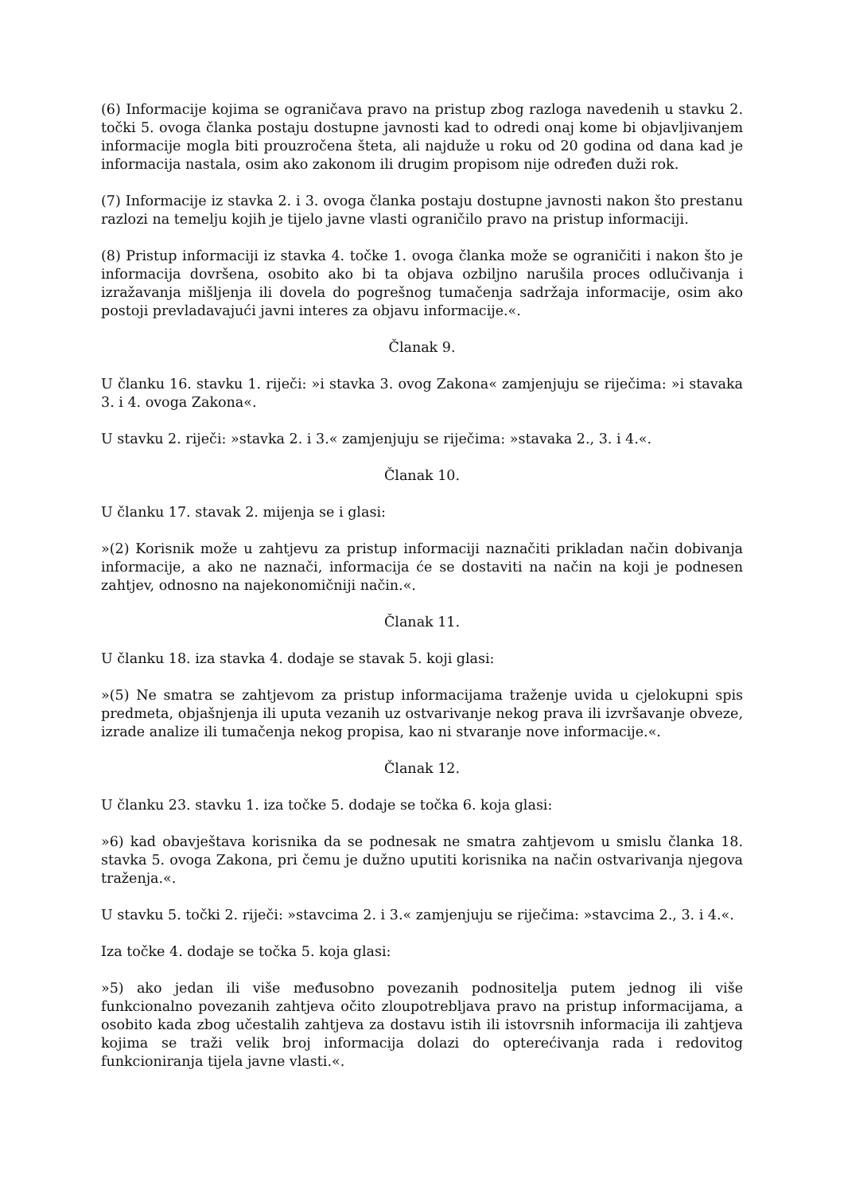(6) Informacije kojima se ograničava pravo na pristup zbog razloga navedenih u stavku 2. točki 5. ovoga članka postaju dostupne javnosti kad to odredi onaj kome bi objavljivanjem informacije mogla biti prouzročena šteta, ali najduže u roku od 20 godina od dana kad je informacija nastala, osim ako zakonom ili drugim propisom nije određen duži rok.
(7) Informacije iz stavka 2. i 3. ovoga članka postaju dostupne javnosti nakon što prestanu razlozi na temelju kojih je tijelo javne vlasti ograničilo pravo na pristup informaciji.
(8) Pristup informaciji iz stavka 4. točke 1. ovoga članka može se ograničiti i nakon što je informacija dovršena, osobito ako bi ta objava ozbiljno narušila proces odlučivanja i izražavanja mišljenja ili dovela do pogrešnog tumačenja sadržaja informacije, osim ako postoji prevladavajući javni interes za objavu informacije.«.
Članak 9.
U članku 16. stavku 1. riječi: »i stavka 3. ovog Zakona« zamjenjuju se riječima: »i stavaka 3. i 4. ovoga Zakona«.
U stavku 2. riječi: »stavka 2. i 3.« zamjenjuju se riječima: »stavaka 2., 3. i 4.«.
Članak 10.
U članku 17. stavak 2. mijenja se i glasi:
»(2) Korisnik može u zahtjevu za pristup informaciji naznačiti prikladan način dobivanja informacije, a ako ne naznači, informacija će se dostaviti na način na koji je podnesen zahtjev, odnosno na najekonomičniji način.«.
Članak 11.
U članku 18. iza stavka 4. dodaje se stavak 5. koji glasi:
»(5) Ne smatra se zahtjevom za pristup informacijama traženje uvida u cjelokupni spis predmeta, objašnjenja ili uputa vezanih uz ostvarivanje nekog prava ili izvršavanje obveze, izrade analize ili tumačenja nekog propisa, kao ni stvaranje nove informacije.«.
Članak 12.
U članku 23. stavku 1. iza točke 5. dodaje se točka 6. koja glasi:
»6) kad obavještava korisnika da se podnesak ne smatra zahtjevom u smislu članka 18. stavka 5. ovoga Zakona, pri čemu je dužno uputiti korisnika na način ostvarivanja njegova traženja.«.
U stavku 5. točki 2. riječi: »stavcima 2. i 3.« zamjenjuju se riječima: »stavcima 2., 3. i 4.«.
Iza točke 4. dodaje se točka 5. koja glasi:
»5) ako jedan ili više međusobno povezanih podnositelja putem jednog ili više funkcionalno povezanih zahtjeva očito zloupotrebljava pravo na pristup informacijama, a osobito kada zbog učestalih zahtjeva za dostavu istih ili istovrsnih informacija ili zahtjeva kojima se traži velik broj informacija dolazi do opterećivanja rada i redovitog funkcioniranja tijela javne vlasti.«.